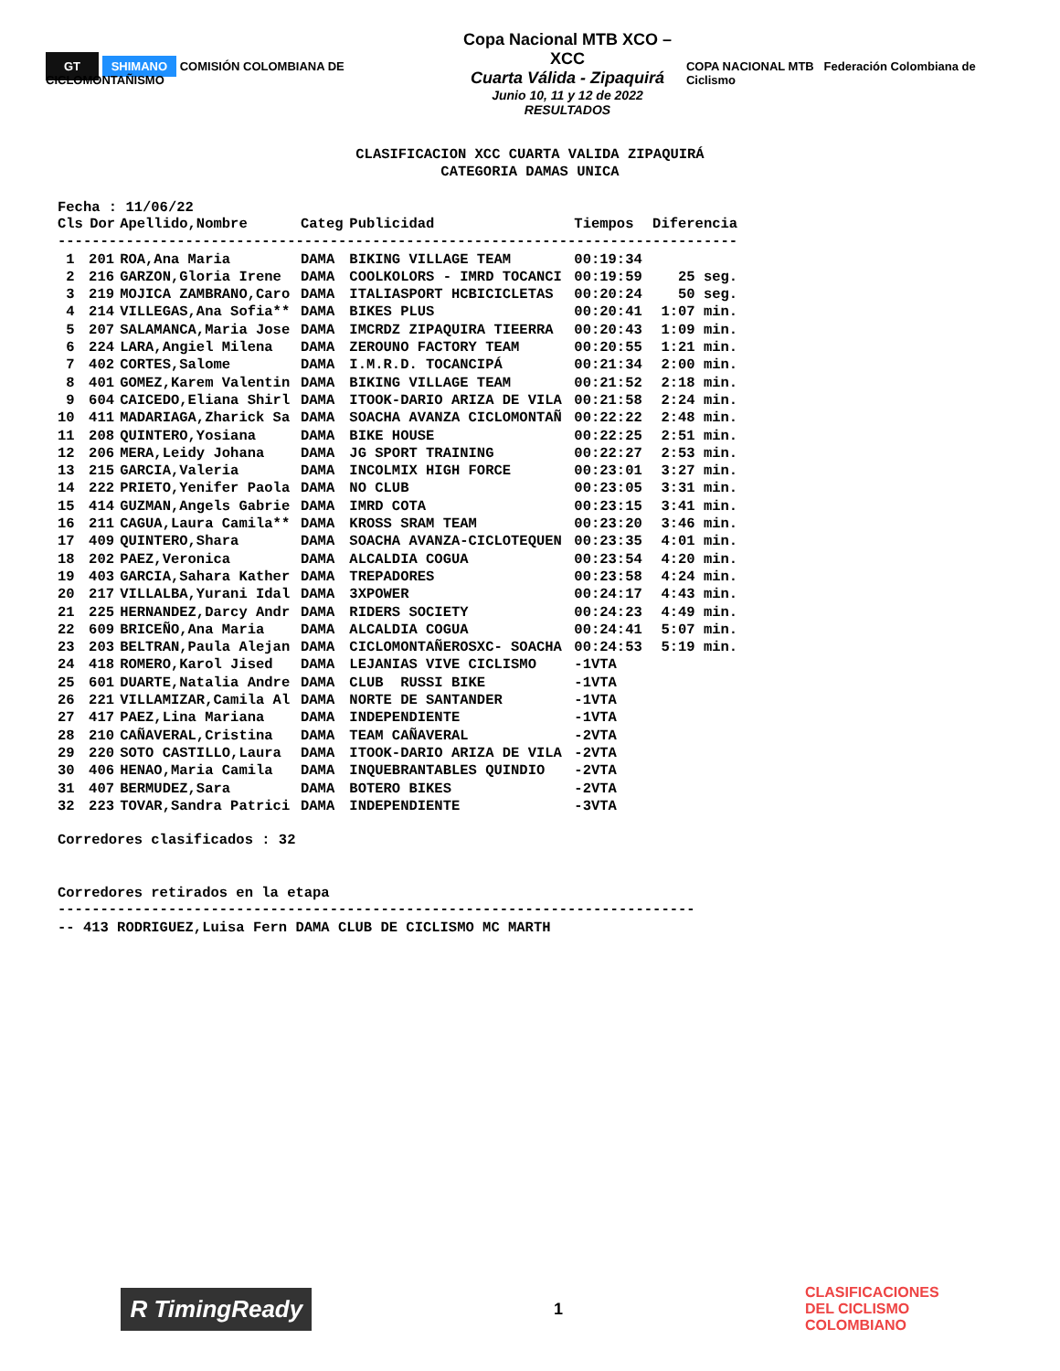GT SHIMANO COMISIÓN COLOMBIANA DE CICLOMONTAÑISMO
Copa Nacional MTB XCO – XCC
Cuarta Válida - Zipaquirá
Junio 10, 11 y 12 de 2022
RESULTADOS
COPA NACIONAL MTB Federación Colombiana de Ciclismo
CLASIFICACION XCC CUARTA VALIDA ZIPAQUIRÁ
CATEGORIA DAMAS UNICA
Fecha : 11/06/22
| Cls | Dor | Apellido,Nombre | Categ | Publicidad | Tiempos | Diferencia |
| --- | --- | --- | --- | --- | --- | --- |
| -------------------------------------------------------------------------------- | | | | | | |
| 1 | 201 | ROA,Ana Maria | DAMA | BIKING VILLAGE TEAM | 00:19:34 | |
| 2 | 216 | GARZON,Gloria Irene | DAMA | COOLKOLORS - IMRD TOCANCI | 00:19:59 | 25 seg. |
| 3 | 219 | MOJICA ZAMBRANO,Caro | DAMA | ITALIASPORT HCBICICLETAS | 00:20:24 | 50 seg. |
| 4 | 214 | VILLEGAS,Ana Sofia** | DAMA | BIKES PLUS | 00:20:41 | 1:07 min. |
| 5 | 207 | SALAMANCA,Maria Jose | DAMA | IMCRDZ ZIPAQUIRA TIEERRA | 00:20:43 | 1:09 min. |
| 6 | 224 | LARA,Angiel Milena | DAMA | ZEROUNO FACTORY TEAM | 00:20:55 | 1:21 min. |
| 7 | 402 | CORTES,Salome | DAMA | I.M.R.D. TOCANCIPÁ | 00:21:34 | 2:00 min. |
| 8 | 401 | GOMEZ,Karem Valentin | DAMA | BIKING VILLAGE TEAM | 00:21:52 | 2:18 min. |
| 9 | 604 | CAICEDO,Eliana Shirl | DAMA | ITOOK-DARIO ARIZA DE VILA | 00:21:58 | 2:24 min. |
| 10 | 411 | MADARIAGA,Zharick Sa | DAMA | SOACHA AVANZA CICLOMONTAÑ | 00:22:22 | 2:48 min. |
| 11 | 208 | QUINTERO,Yosiana | DAMA | BIKE HOUSE | 00:22:25 | 2:51 min. |
| 12 | 206 | MERA,Leidy Johana | DAMA | JG SPORT TRAINING | 00:22:27 | 2:53 min. |
| 13 | 215 | GARCIA,Valeria | DAMA | INCOLMIX HIGH FORCE | 00:23:01 | 3:27 min. |
| 14 | 222 | PRIETO,Yenifer Paola | DAMA | NO CLUB | 00:23:05 | 3:31 min. |
| 15 | 414 | GUZMAN,Angels Gabrie | DAMA | IMRD COTA | 00:23:15 | 3:41 min. |
| 16 | 211 | CAGUA,Laura Camila** | DAMA | KROSS SRAM TEAM | 00:23:20 | 3:46 min. |
| 17 | 409 | QUINTERO,Shara | DAMA | SOACHA AVANZA-CICLOTEQUEN | 00:23:35 | 4:01 min. |
| 18 | 202 | PAEZ,Veronica | DAMA | ALCALDIA COGUA | 00:23:54 | 4:20 min. |
| 19 | 403 | GARCIA,Sahara Kather | DAMA | TREPADORES | 00:23:58 | 4:24 min. |
| 20 | 217 | VILLALBA,Yurani Idal | DAMA | 3XPOWER | 00:24:17 | 4:43 min. |
| 21 | 225 | HERNANDEZ,Darcy Andr | DAMA | RIDERS SOCIETY | 00:24:23 | 4:49 min. |
| 22 | 609 | BRICEÑO,Ana Maria | DAMA | ALCALDIA COGUA | 00:24:41 | 5:07 min. |
| 23 | 203 | BELTRAN,Paula Alejan | DAMA | CICLOMONTAÑEROSXC- SOACHA | 00:24:53 | 5:19 min. |
| 24 | 418 | ROMERO,Karol Jised | DAMA | LEJANIAS VIVE CICLISMO | -1VTA | |
| 25 | 601 | DUARTE,Natalia Andre | DAMA | CLUB RUSSI BIKE | -1VTA | |
| 26 | 221 | VILLAMIZAR,Camila Al | DAMA | NORTE DE SANTANDER | -1VTA | |
| 27 | 417 | PAEZ,Lina Mariana | DAMA | INDEPENDIENTE | -1VTA | |
| 28 | 210 | CAÑAVERAL,Cristina | DAMA | TEAM CAÑAVERAL | -2VTA | |
| 29 | 220 | SOTO CASTILLO,Laura | DAMA | ITOOK-DARIO ARIZA DE VILA | -2VTA | |
| 30 | 406 | HENAO,Maria Camila | DAMA | INQUEBRANTABLES QUINDIO | -2VTA | |
| 31 | 407 | BERMUDEZ,Sara | DAMA | BOTERO BIKES | -2VTA | |
| 32 | 223 | TOVAR,Sandra Patrici | DAMA | INDEPENDIENTE | -3VTA | |
Corredores clasificados : 32
Corredores retirados en la etapa
---------------------------------------------------------------------------
-- 413 RODRIGUEZ,Luisa Fern DAMA CLUB DE CICLISMO MC MARTH
R TimingReady
1
CLASIFICACIONES
DEL CICLISMO
COLOMBIANO